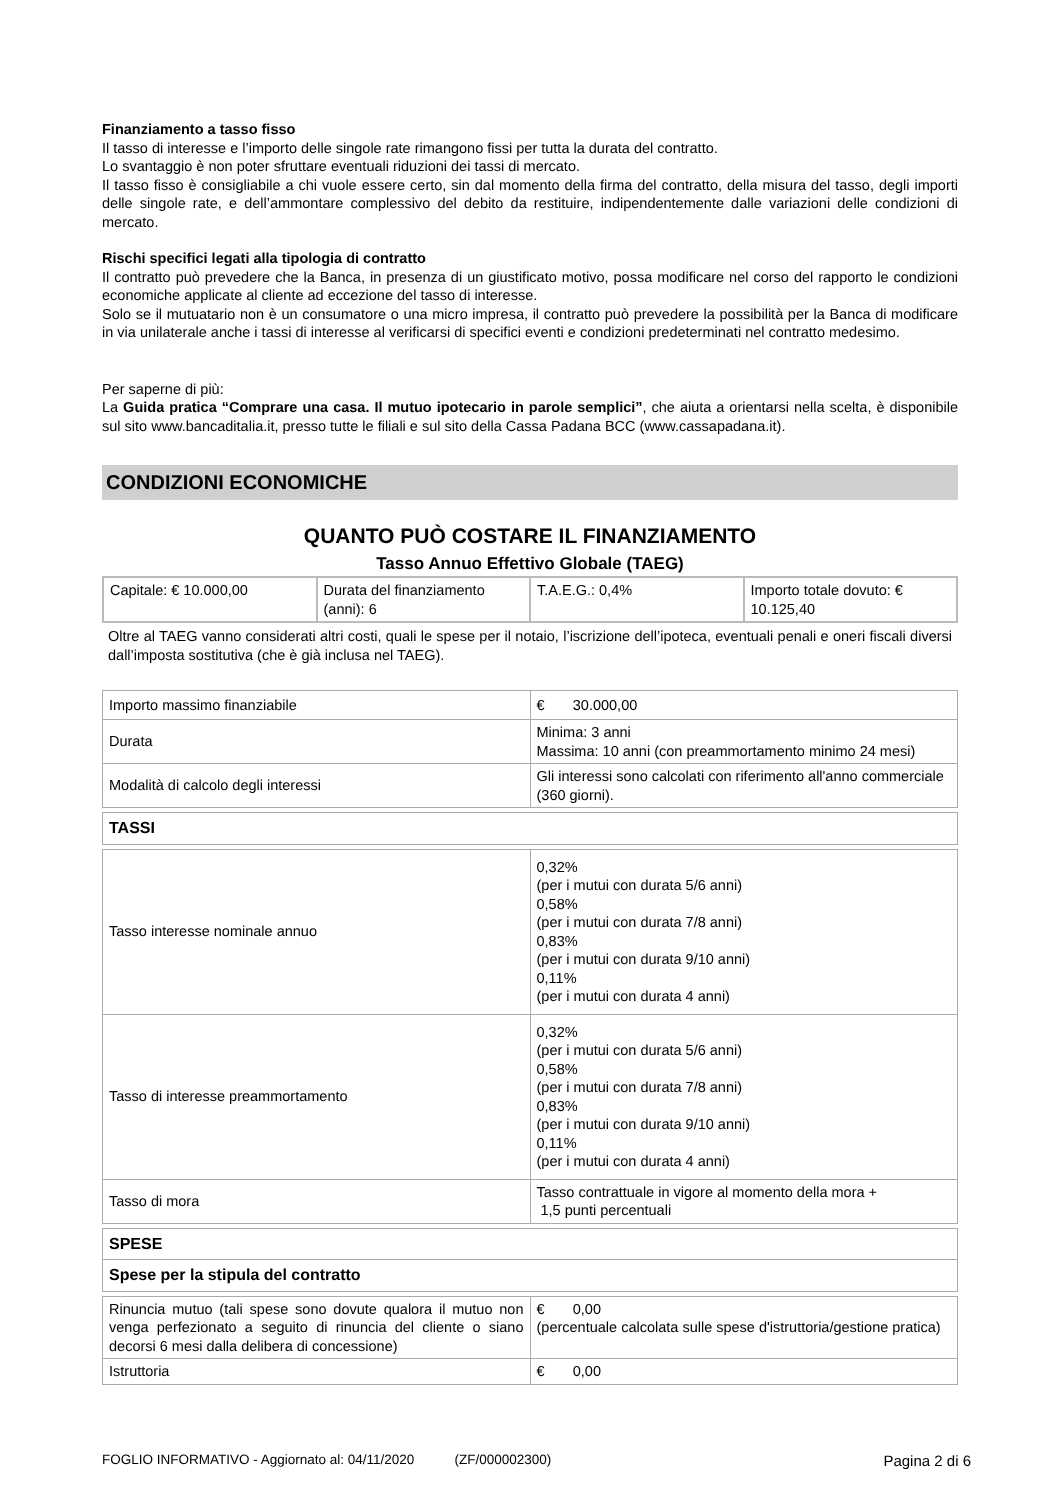Finanziamento a tasso fisso
Il tasso di interesse e l’importo delle singole rate rimangono fissi per tutta la durata del contratto.
Lo svantaggio è non poter sfruttare eventuali riduzioni dei tassi di mercato.
Il tasso fisso è consigliabile a chi vuole essere certo, sin dal momento della firma del contratto, della misura del tasso, degli importi delle singole rate, e dell’ammontare complessivo del debito da restituire, indipendentemente dalle variazioni delle condizioni di mercato.
Rischi specifici legati alla tipologia di contratto
Il contratto può prevedere che la Banca, in presenza di un giustificato motivo, possa modificare nel corso del rapporto le condizioni economiche applicate al cliente ad eccezione del tasso di interesse.
Solo se il mutuatario non è un consumatore o una micro impresa, il contratto può prevedere la possibilità per la Banca di modificare in via unilaterale anche i tassi di interesse al verificarsi di specifici eventi e condizioni predeterminati nel contratto medesimo.
Per saperne di più:
La Guida pratica “Comprare una casa. Il mutuo ipotecario in parole semplici”, che aiuta a orientarsi nella scelta, è disponibile sul sito www.bancaditalia.it, presso tutte le filiali e sul sito della Cassa Padana BCC (www.cassapadana.it).
CONDIZIONI ECONOMICHE
QUANTO PUÒ COSTARE IL FINANZIAMENTO
Tasso Annuo Effettivo Globale (TAEG)
| Capitale: € 10.000,00 | Durata del finanziamento (anni): 6 | T.A.E.G.: 0,4% | Importo totale dovuto: € 10.125,40 |
Oltre al TAEG vanno considerati altri costi, quali le spese per il notaio, l’iscrizione dell’ipoteca, eventuali penali e oneri fiscali diversi dall’imposta sostitutiva (che è già inclusa nel TAEG).
| Importo massimo finanziabile | € 30.000,00 |
| Durata | Minima: 3 anni Massima: 10 anni (con preammortamento minimo 24 mesi) |
| Modalità di calcolo degli interessi | Gli interessi sono calcolati con riferimento all'anno commerciale (360 giorni). |
| TASSI | |
| Tasso interesse nominale annuo | 0,32% (per i mutui con durata 5/6 anni) 0,58% (per i mutui con durata 7/8 anni) 0,83% (per i mutui con durata 9/10 anni) 0,11% (per i mutui con durata 4 anni) |
| Tasso di interesse preammortamento | 0,32% (per i mutui con durata 5/6 anni) 0,58% (per i mutui con durata 7/8 anni) 0,83% (per i mutui con durata 9/10 anni) 0,11% (per i mutui con durata 4 anni) |
| Tasso di mora | Tasso contrattuale in vigore al momento della mora + 1,5 punti percentuali |
| SPESE | |
| Spese per la stipula del contratto | |
| Rinuncia mutuo (tali spese sono dovute qualora il mutuo non venga perfezionato a seguito di rinuncia del cliente o siano decorsi 6 mesi dalla delibera di concessione) | € 0,00 (percentuale calcolata sulle spese d'istruttoria/gestione pratica) |
| Istruttoria | € 0,00 |
FOGLIO INFORMATIVO - Aggiornato al: 04/11/2020 (ZF/000002300) Pagina 2 di 6